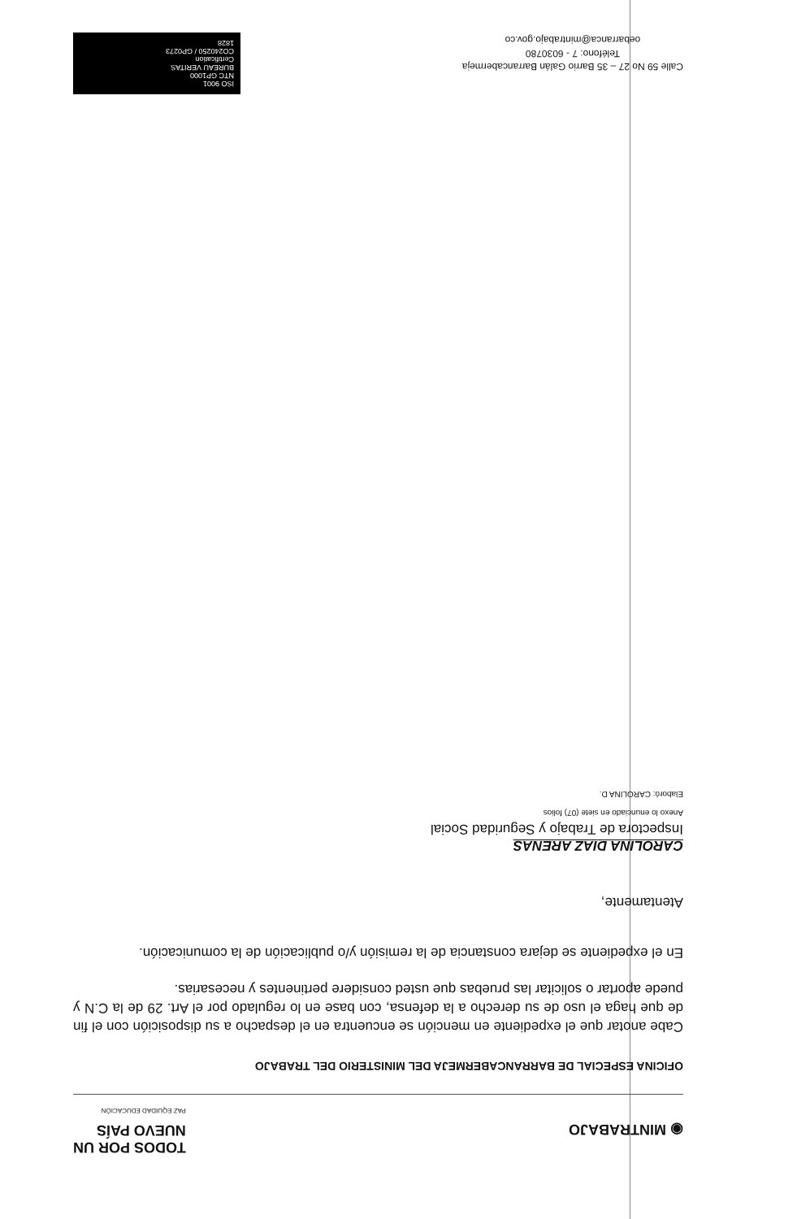◉ MINTRABAJO
TODOS POR UN
NUEVO PAÍS
PAZ EQUIDAD EDUCACIÓN
OFICINA ESPECIAL DE BARRANCABERMEJA DEL MINISTERIO DEL TRABAJO
Cabe anotar que el expediente en mención se encuentra en el despacho a su disposición con el fin de que haga el uso de su derecho a la defensa, con base en lo regulado por el Art. 29 de la C.N y puede aportar o solicitar las pruebas que usted considere pertinentes y necesarias.
En el expediente se dejara constancia de la remisión y/o publicación de la comunicación.
Atentamente,
CAROLINA DIAZ ARENAS
Inspectora de Trabajo y Seguridad Social
Anexo lo enunciado en siete (07) folios
Elaboró: CAROLINA D.
Calle 59 No 27 – 35 Barrio Galán Barrancabermeja
Teléfono: 7 - 6030780
oebarranca@mintrabajo.gov.co
ISO 9001
NTC GP1000
BUREAU VERITAS
Certification
CO240250 / GP0273
1828